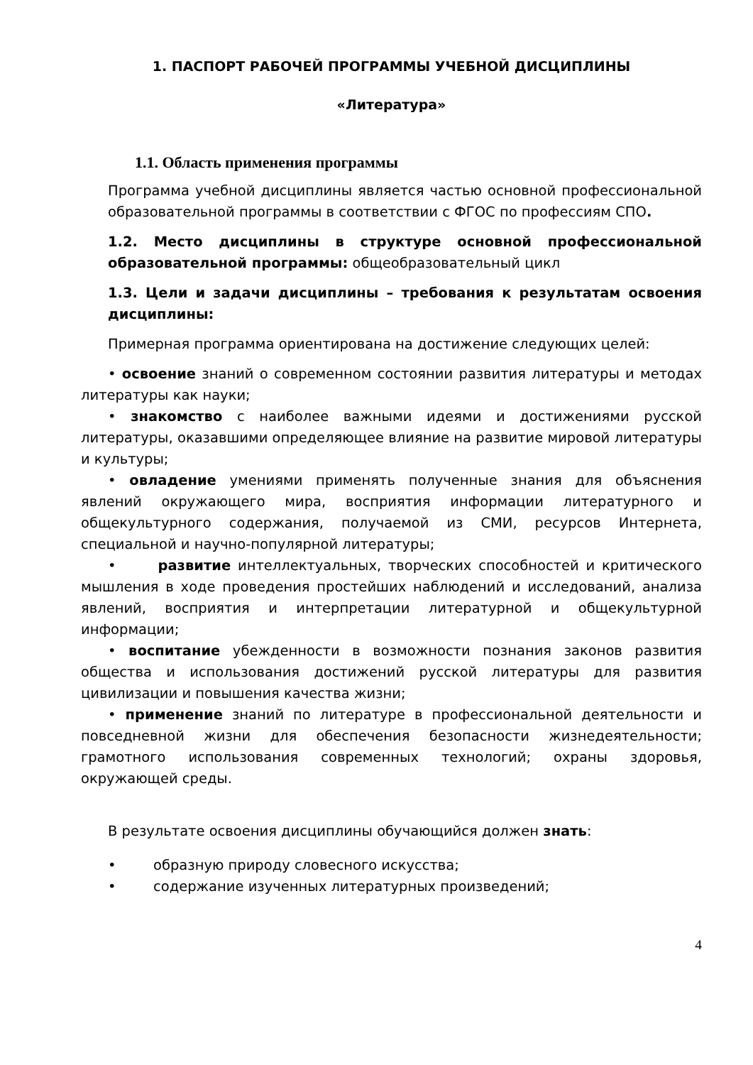1. ПАСПОРТ РАБОЧЕЙ ПРОГРАММЫ УЧЕБНОЙ ДИСЦИПЛИНЫ
«Литература»
1.1. Область применения программы
Программа учебной дисциплины является частью основной профессиональной образовательной программы в соответствии с ФГОС по профессиям СПО.
1.2. Место дисциплины в структуре основной профессиональной образовательной программы: общеобразовательный цикл
1.3. Цели и задачи дисциплины – требования к результатам освоения дисциплины:
Примерная программа ориентирована на достижение следующих целей:
• освоение знаний о современном состоянии развития литературы и методах литературы как науки;
• знакомство с наиболее важными идеями и достижениями русской литературы, оказавшими определяющее влияние на развитие мировой литературы и культуры;
• овладение умениями применять полученные знания для объяснения явлений окружающего мира, восприятия информации литературного и общекультурного содержания, получаемой из СМИ, ресурсов Интернета, специальной и научно-популярной литературы;
• развитие интеллектуальных, творческих способностей и критического мышления в ходе проведения простейших наблюдений и исследований, анализа явлений, восприятия и интерпретации литературной и общекультурной информации;
• воспитание убежденности в возможности познания законов развития общества и использования достижений русской литературы для развития цивилизации и повышения качества жизни;
• применение знаний по литературе в профессиональной деятельности и повседневной жизни для обеспечения безопасности жизнедеятельности; грамотного использования современных технологий; охраны здоровья, окружающей среды.
В результате освоения дисциплины обучающийся должен знать:
• образную природу словесного искусства;
• содержание изученных литературных произведений;
4